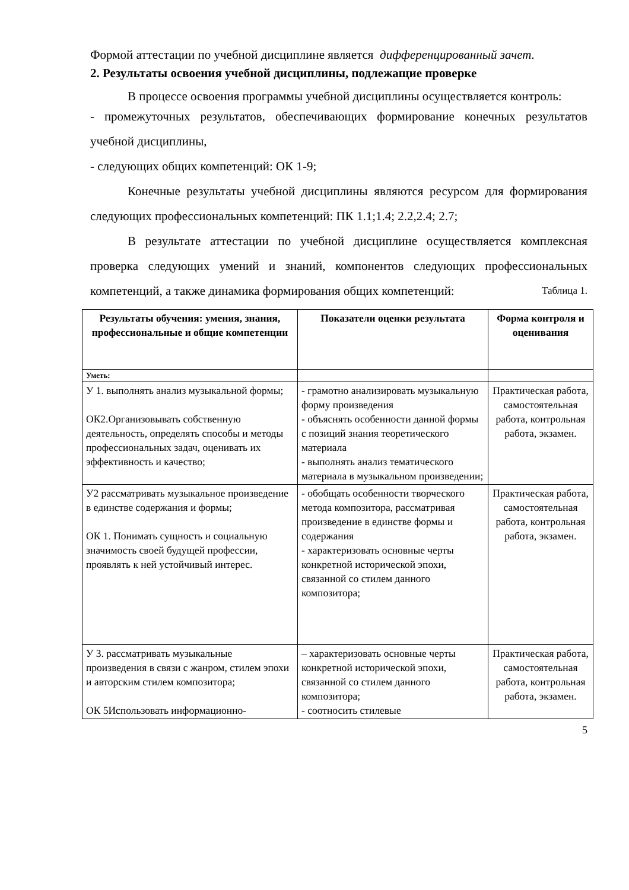Формой аттестации по учебной дисциплине является дифференцированный зачет.
2. Результаты освоения учебной дисциплины, подлежащие проверке
В процессе освоения программы учебной дисциплины осуществляется контроль:
- промежуточных результатов, обеспечивающих формирование конечных результатов учебной дисциплины,
- следующих общих компетенций: ОК 1-9;
Конечные результаты учебной дисциплины являются ресурсом для формирования следующих профессиональных компетенций: ПК 1.1;1.4; 2.2,2.4; 2.7;
В результате аттестации по учебной дисциплине осуществляется комплексная проверка следующих умений и знаний, компонентов следующих профессиональных компетенций, а также динамика формирования общих компетенций: Таблица 1.
| Результаты обучения: умения, знания, профессиональные и общие компетенции | Показатели оценки результата | Форма контроля и оценивания |
| --- | --- | --- |
| Уметь: | | |
| У 1. выполнять анализ музыкальной формы; ОК2.Организовывать собственную деятельность, определять способы и методы профессиональных задач, оценивать их эффективность и качество; | - грамотно анализировать музыкальную форму произведения - объяснять особенности данной формы с позиций знания теоретического материала - выполнять анализ тематического материала в музыкальном произведении; | Практическая работа, самостоятельная работа, контрольная работа, экзамен. |
| У2 рассматривать музыкальное произведение в единстве содержания и формы; ОК 1. Понимать сущность и социальную значимость своей будущей профессии, проявлять к ней устойчивый интерес. | - обобщать особенности творческого метода композитора, рассматривая произведение в единстве формы и содержания - характеризовать основные черты конкретной исторической эпохи, связанной со стилем данного композитора; | Практическая работа, самостоятельная работа, контрольная работа, экзамен. |
| У 3. рассматривать музыкальные произведения в связи с жанром, стилем эпохи и авторским стилем композитора; ОК 5Использовать информационно- | – характеризовать основные черты конкретной исторической эпохи, связанной со стилем данного композитора; - соотносить стилевые | Практическая работа, самостоятельная работа, контрольная работа, экзамен. |
5